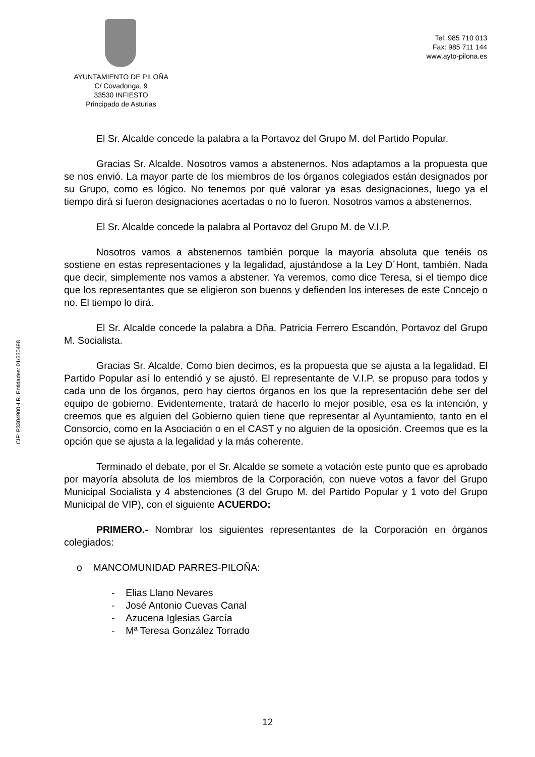AYUNTAMIENTO DE PILOÑA
C/ Covadonga, 9
33530 INFIESTO
Principado de Asturias
Tel: 985 710 013
Fax: 985 711 144
www.ayto-pilona.es
CIF: P3304900H R. Entidades: 01/330498
El Sr. Alcalde concede la palabra a la Portavoz del Grupo M. del Partido Popular.
Gracias Sr. Alcalde. Nosotros vamos a abstenernos. Nos adaptamos a la propuesta que se nos envió. La mayor parte de los miembros de los órganos colegiados están designados por su Grupo, como es lógico. No tenemos por qué valorar ya esas designaciones, luego ya el tiempo dirá si fueron designaciones acertadas o no lo fueron. Nosotros vamos a abstenernos.
El Sr. Alcalde concede la palabra al Portavoz del Grupo M. de V.I.P.
Nosotros vamos a abstenernos también porque la mayoría absoluta que tenéis os sostiene en estas representaciones y la legalidad, ajustándose a la Ley D´Hont, también. Nada que decir, simplemente nos vamos a abstener. Ya veremos, como dice Teresa, si el tiempo dice que los representantes que se eligieron son buenos y defienden los intereses de este Concejo o no. El tiempo lo dirá.
El Sr. Alcalde concede la palabra a Dña. Patricia Ferrero Escandón, Portavoz del Grupo M. Socialista.
Gracias Sr. Alcalde. Como bien decimos, es la propuesta que se ajusta a la legalidad. El Partido Popular así lo entendió y se ajustó. El representante de V.I.P. se propuso para todos y cada uno de los órganos, pero hay ciertos órganos en los que la representación debe ser del equipo de gobierno. Evidentemente, tratará de hacerlo lo mejor posible, esa es la intención, y creemos que es alguien del Gobierno quien tiene que representar al Ayuntamiento, tanto en el Consorcio, como en la Asociación o en el CAST y no alguien de la oposición. Creemos que es la opción que se ajusta a la legalidad y la más coherente.
Terminado el debate, por el Sr. Alcalde se somete a votación este punto que es aprobado por mayoría absoluta de los miembros de la Corporación, con nueve votos a favor del Grupo Municipal Socialista y 4 abstenciones (3 del Grupo M. del Partido Popular y 1 voto del Grupo Municipal de VIP), con el siguiente ACUERDO:
PRIMERO.- Nombrar los siguientes representantes de la Corporación en órganos colegiados:
o MANCOMUNIDAD PARRES-PILOÑA:
- Elias Llano Nevares
- José Antonio Cuevas Canal
- Azucena Iglesias García
- Mª Teresa González Torrado
12